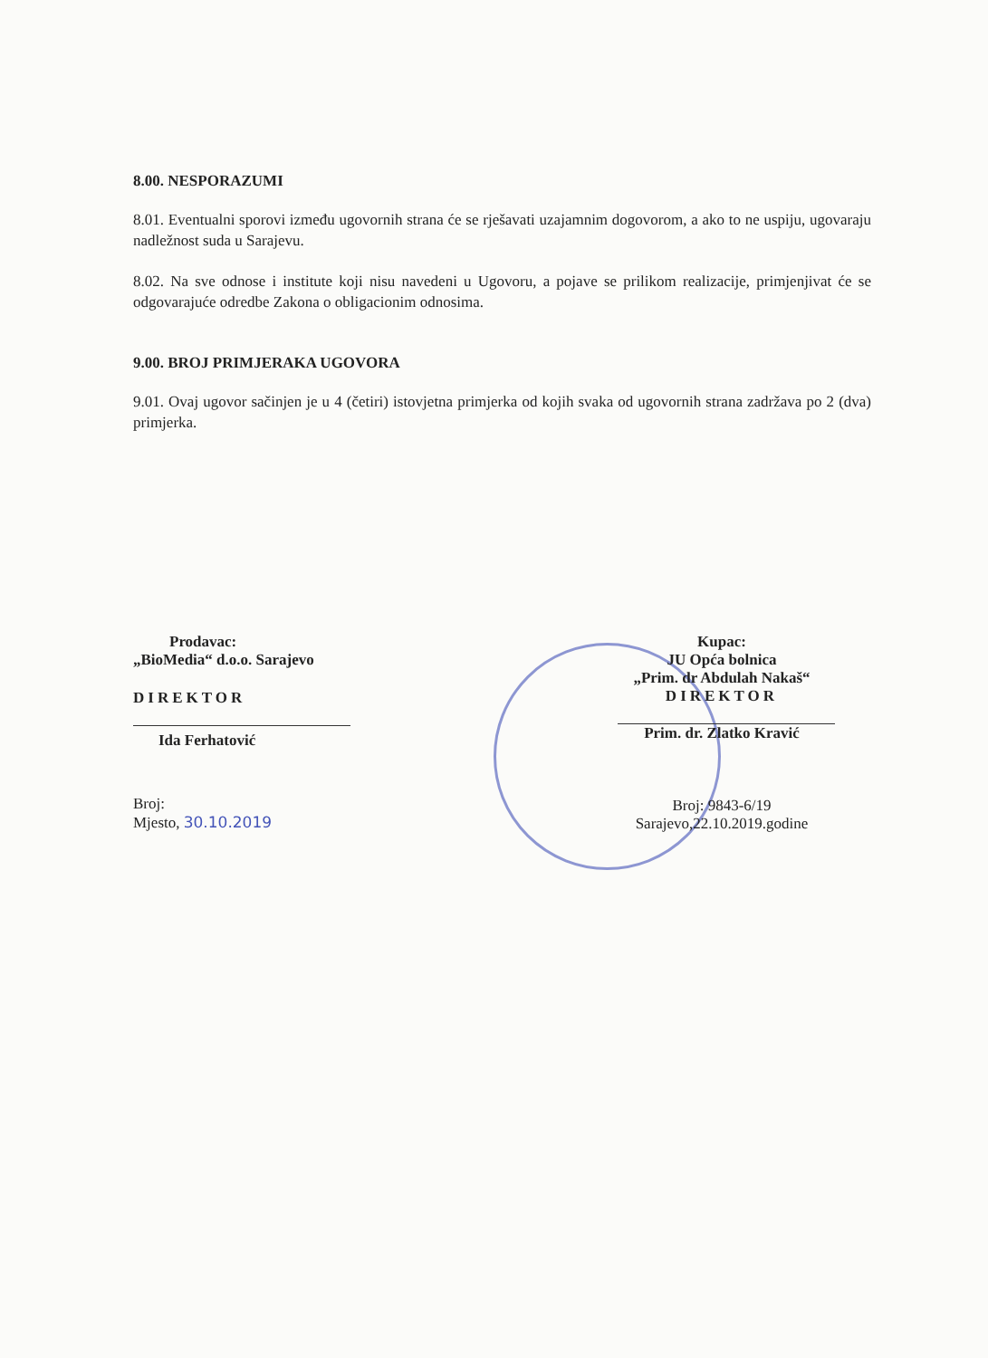8.00. NESPORAZUMI
8.01. Eventualni sporovi između ugovornih strana će se rješavati uzajamnim dogovorom, a ako to ne uspiju, ugovaraju nadležnost suda u Sarajevu.
8.02. Na sve odnose i institute koji nisu navedeni u Ugovoru, a pojave se prilikom realizacije, primjenjivat će se odgovarajuće odredbe Zakona o obligacionim odnosima.
9.00. BROJ PRIMJERAKA UGOVORA
9.01. Ovaj ugovor sačinjen je u 4 (četiri) istovjetna primjerka od kojih svaka od ugovornih strana zadržava po 2 (dva) primjerka.
Prodavac:
„BioMedia“ d.o.o. Sarajevo
DIREKTOR
Ida Ferhatović
Broj:
Mjesto, 30.10.2019
Kupac:
JU Opća bolnica
„Prim. dr Abdulah Nakaš“
DIREKTOR
Prim. dr. Zlatko Kravić
Broj: 9843-6/19
Sarajevo,22.10.2019.godine